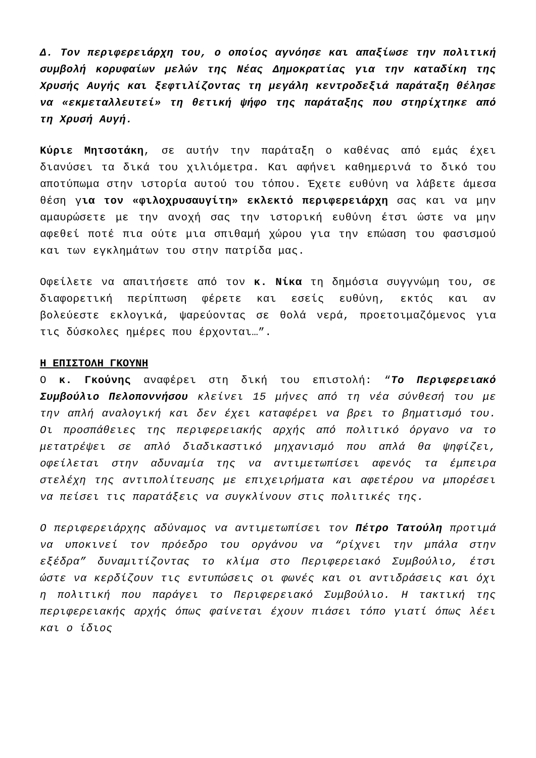Δ. Τον περιφερειάρχη του, ο οποίος αγνόησε και απαξίωσε την πολιτική συμβολή κορυφαίων μελών της Νέας Δημοκρατίας για την καταδίκη της Χρυσής Αυγής και ξεφτιλίζοντας τη μεγάλη κεντροδεξιά παράταξη θέλησε να «εκμεταλλευτεί» τη θετική ψήφο της παράταξης που στηρίχτηκε από τη Χρυσή Αυγή.
Κύριε Μητσοτάκη, σε αυτήν την παράταξη ο καθένας από εμάς έχει διανύσει τα δικά του χιλιόμετρα. Και αφήνει καθημερινά το δικό του αποτύπωμα στην ιστορία αυτού του τόπου. Έχετε ευθύνη να λάβετε άμεσα θέση για τον «φιλοχρυσαυγίτη» εκλεκτό περιφερειάρχη σας και να μην αμαυρώσετε με την ανοχή σας την ιστορική ευθύνη έτσι ώστε να μην αφεθεί ποτέ πια ούτε μια σπιθαμή χώρου για την επώαση του φασισμού και των εγκλημάτων του στην πατρίδα μας.
Οφείλετε να απαιτήσετε από τον κ. Νίκα τη δημόσια συγγνώμη του, σε διαφορετική περίπτωση φέρετε και εσείς ευθύνη, εκτός και αν βολεύεστε εκλογικά, ψαρεύοντας σε θολά νερά, προετοιμαζόμενος για τις δύσκολες ημέρες που έρχονται…”.
Η ΕΠΙΣΤΟΛΗ ΓΚΟΥΝΗ
Ο κ. Γκούνης αναφέρει στη δική του επιστολή: “Το Περιφερειακό Συμβούλιο Πελοποννήσου κλείνει 15 μήνες από τη νέα σύνθεσή του με την απλή αναλογική και δεν έχει καταφέρει να βρει το βηματισμό του. Οι προσπάθειες της περιφερειακής αρχής από πολιτικό όργανο να το μετατρέψει σε απλό διαδικαστικό μηχανισμό που απλά θα ψηφίζει, οφείλεται στην αδυναμία της να αντιμετωπίσει αφενός τα έμπειρα στελέχη της αντιπολίτευσης με επιχειρήματα και αφετέρου να μπορέσει να πείσει τις παρατάξεις να συγκλίνουν στις πολιτικές της.
Ο περιφερειάρχης αδύναμος να αντιμετωπίσει τον Πέτρο Τατούλη προτιμά να υποκινεί τον πρόεδρο του οργάνου να “ρίχνει την μπάλα στην εξέδρα” δυναμιτίζοντας το κλίμα στο Περιφερειακό Συμβούλιο, έτσι ώστε να κερδίζουν τις εντυπώσεις οι φωνές και οι αντιδράσεις και όχι η πολιτική που παράγει το Περιφερειακό Συμβούλιο. Η τακτική της περιφερειακής αρχής όπως φαίνεται έχουν πιάσει τόπο γιατί όπως λέει και ο ίδιος